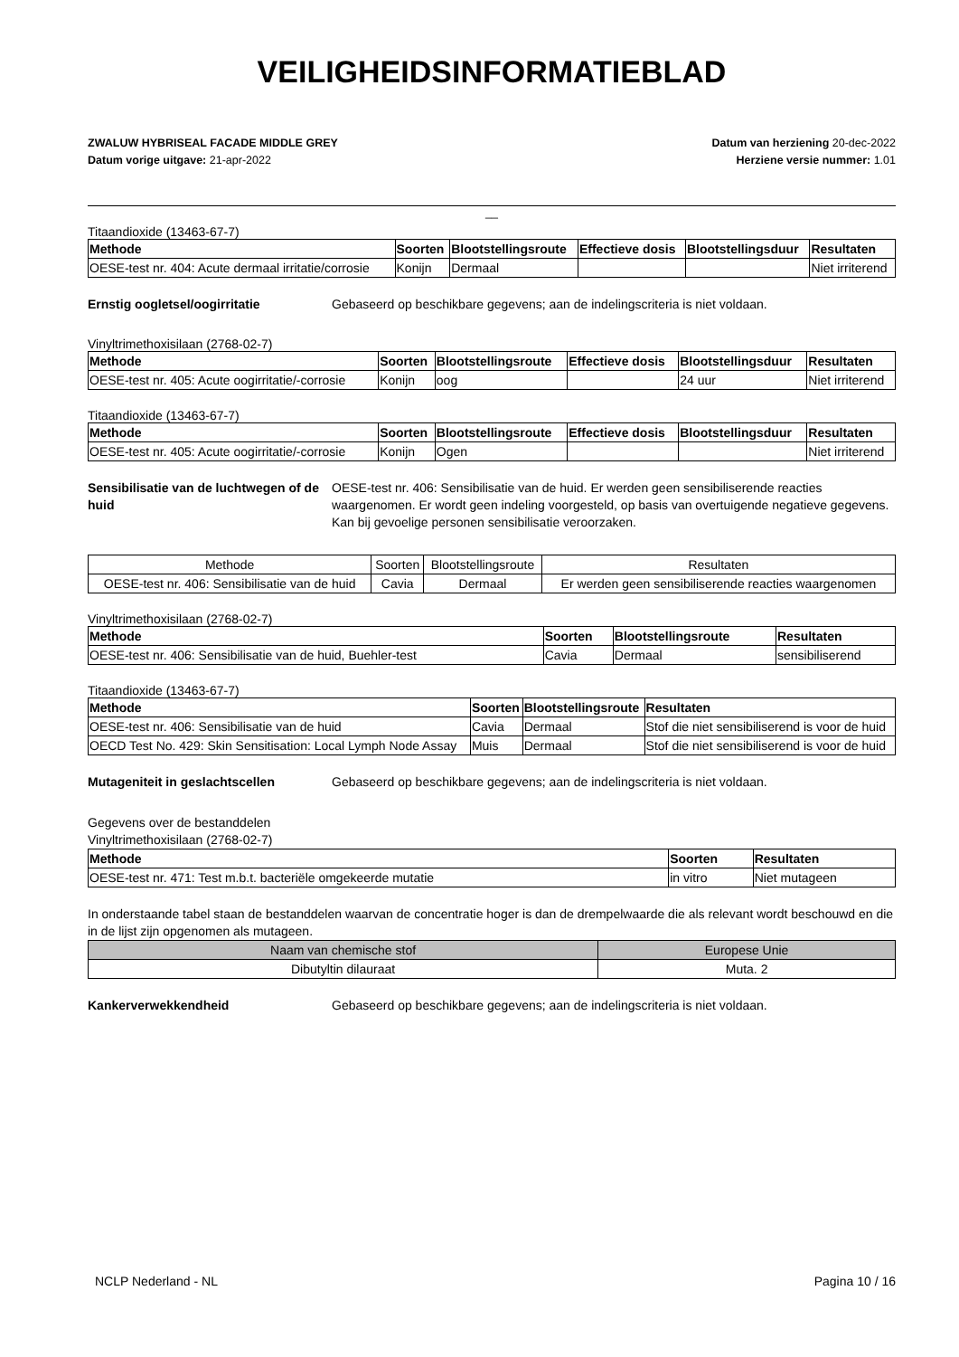VEILIGHEIDSINFORMATIEBLAD
ZWALUW HYBRISEAL FACADE MIDDLE GREY
Datum vorige uitgave: 21-apr-2022
Datum van herziening 20-dec-2022
Herziene versie nummer: 1.01
__
Titaandioxide (13463-67-7)
| Methode | Soorten | Blootstellingsroute | Effectieve dosis | Blootstellingsduur | Resultaten |
| --- | --- | --- | --- | --- | --- |
| OESE-test nr. 404: Acute dermaal irritatie/corrosie | Konijn | Dermaal | | | Niet irriterend |
Ernstig oogletsel/oogirritatie Gebaseerd op beschikbare gegevens; aan de indelingscriteria is niet voldaan.
Vinyltrimethoxisilaan (2768-02-7)
| Methode | Soorten | Blootstellingsroute | Effectieve dosis | Blootstellingsduur | Resultaten |
| --- | --- | --- | --- | --- | --- |
| OESE-test nr. 405: Acute oogirritatie/-corrosie | Konijn | oog | | 24 uur | Niet irriterend |
Titaandioxide (13463-67-7)
| Methode | Soorten | Blootstellingsroute | Effectieve dosis | Blootstellingsduur | Resultaten |
| --- | --- | --- | --- | --- | --- |
| OESE-test nr. 405: Acute oogirritatie/-corrosie | Konijn | Ogen | | | Niet irriterend |
Sensibilisatie van de luchtwegen of de huid OESE-test nr. 406: Sensibilisatie van de huid. Er werden geen sensibiliserende reacties waargenomen. Er wordt geen indeling voorgesteld, op basis van overtuigende negatieve gegevens. Kan bij gevoelige personen sensibilisatie veroorzaken.
| Methode | Soorten | Blootstellingsroute | Resultaten |
| --- | --- | --- | --- |
| OESE-test nr. 406: Sensibilisatie van de huid | Cavia | Dermaal | Er werden geen sensibiliserende reacties waargenomen |
Vinyltrimethoxisilaan (2768-02-7)
| Methode | Soorten | Blootstellingsroute | Resultaten |
| --- | --- | --- | --- |
| OESE-test nr. 406: Sensibilisatie van de huid, Buehler-test | Cavia | Dermaal | sensibiliserend |
Titaandioxide (13463-67-7)
| Methode | Soorten | Blootstellingsroute | Resultaten |
| --- | --- | --- | --- |
| OESE-test nr. 406: Sensibilisatie van de huid | Cavia | Dermaal | Stof die niet sensibiliserend is voor de huid |
| OECD Test No. 429: Skin Sensitisation: Local Lymph Node Assay | Muis | Dermaal | Stof die niet sensibiliserend is voor de huid |
Mutageniteit in geslachtscellen Gebaseerd op beschikbare gegevens; aan de indelingscriteria is niet voldaan.
Gegevens over de bestanddelen
Vinyltrimethoxisilaan (2768-02-7)
| Methode | Soorten | Resultaten |
| --- | --- | --- |
| OESE-test nr. 471: Test m.b.t. bacteriële omgekeerde mutatie | in vitro | Niet mutageen |
In onderstaande tabel staan de bestanddelen waarvan de concentratie hoger is dan de drempelwaarde die als relevant wordt beschouwd en die in de lijst zijn opgenomen als mutageen.
| Naam van chemische stof | Europese Unie |
| --- | --- |
| Dibutyltin dilauraat | Muta. 2 |
Kankerverwekkendheid Gebaseerd op beschikbare gegevens; aan de indelingscriteria is niet voldaan.
NCLP Nederland - NL Pagina 10 / 16